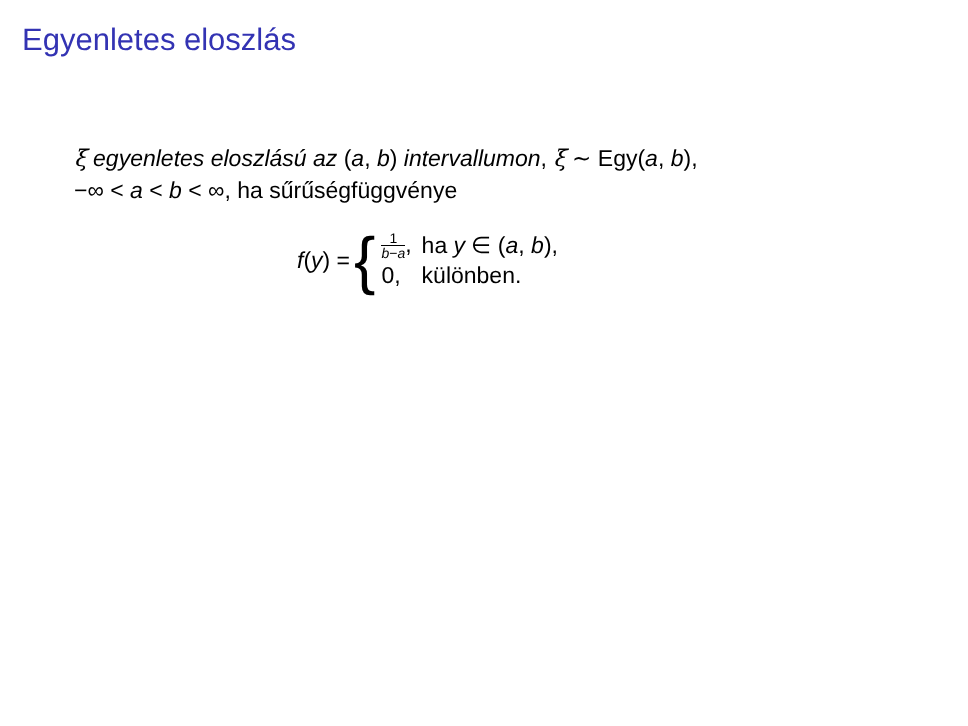Egyenletes eloszlás
ξ egyenletes eloszlású az (a, b) intervallumon, ξ ∼ Egy(a, b),
−∞ < a < b < ∞, ha sűrűségfüggvénye
f(y) = {
| 1 b − a , | ha y ∈ ( a , b ), |
| 0, | különben. |